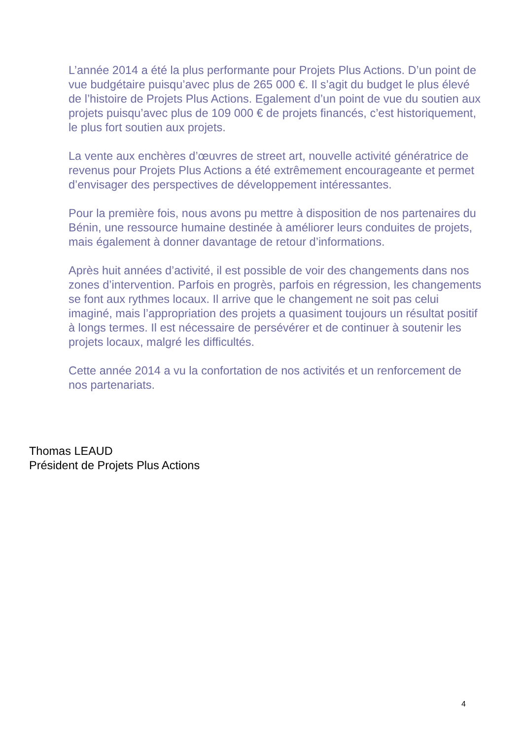L’année 2014 a été la plus performante pour Projets Plus Actions. D’un point de vue budgétaire puisqu’avec plus de 265 000 €. Il s’agit du budget le plus élevé de l’histoire de Projets Plus Actions. Egalement d’un point de vue du soutien aux projets puisqu’avec plus de 109 000 € de projets financés, c’est historiquement, le plus fort soutien aux projets.
La vente aux enchères d’œuvres de street art, nouvelle activité génératrice de revenus pour Projets Plus Actions a été extrêmement encourageante et permet d’envisager des perspectives de développement intéressantes.
Pour la première fois, nous avons pu mettre à disposition de nos partenaires du Bénin, une ressource humaine destinée à améliorer leurs conduites de projets, mais également à donner davantage de retour d’informations.
Après huit années d’activité, il est possible de voir des changements dans nos zones d’intervention. Parfois en progrès, parfois en régression, les changements se font aux rythmes locaux. Il arrive que le changement ne soit pas celui imaginé, mais l’appropriation des projets a quasiment toujours un résultat positif à longs termes. Il est nécessaire de persévérer et de continuer à soutenir les projets locaux, malgré les difficultés.
Cette année 2014 a vu la confortation de nos activités et un renforcement de nos partenariats.
Thomas LEAUD
Président de Projets Plus Actions
4